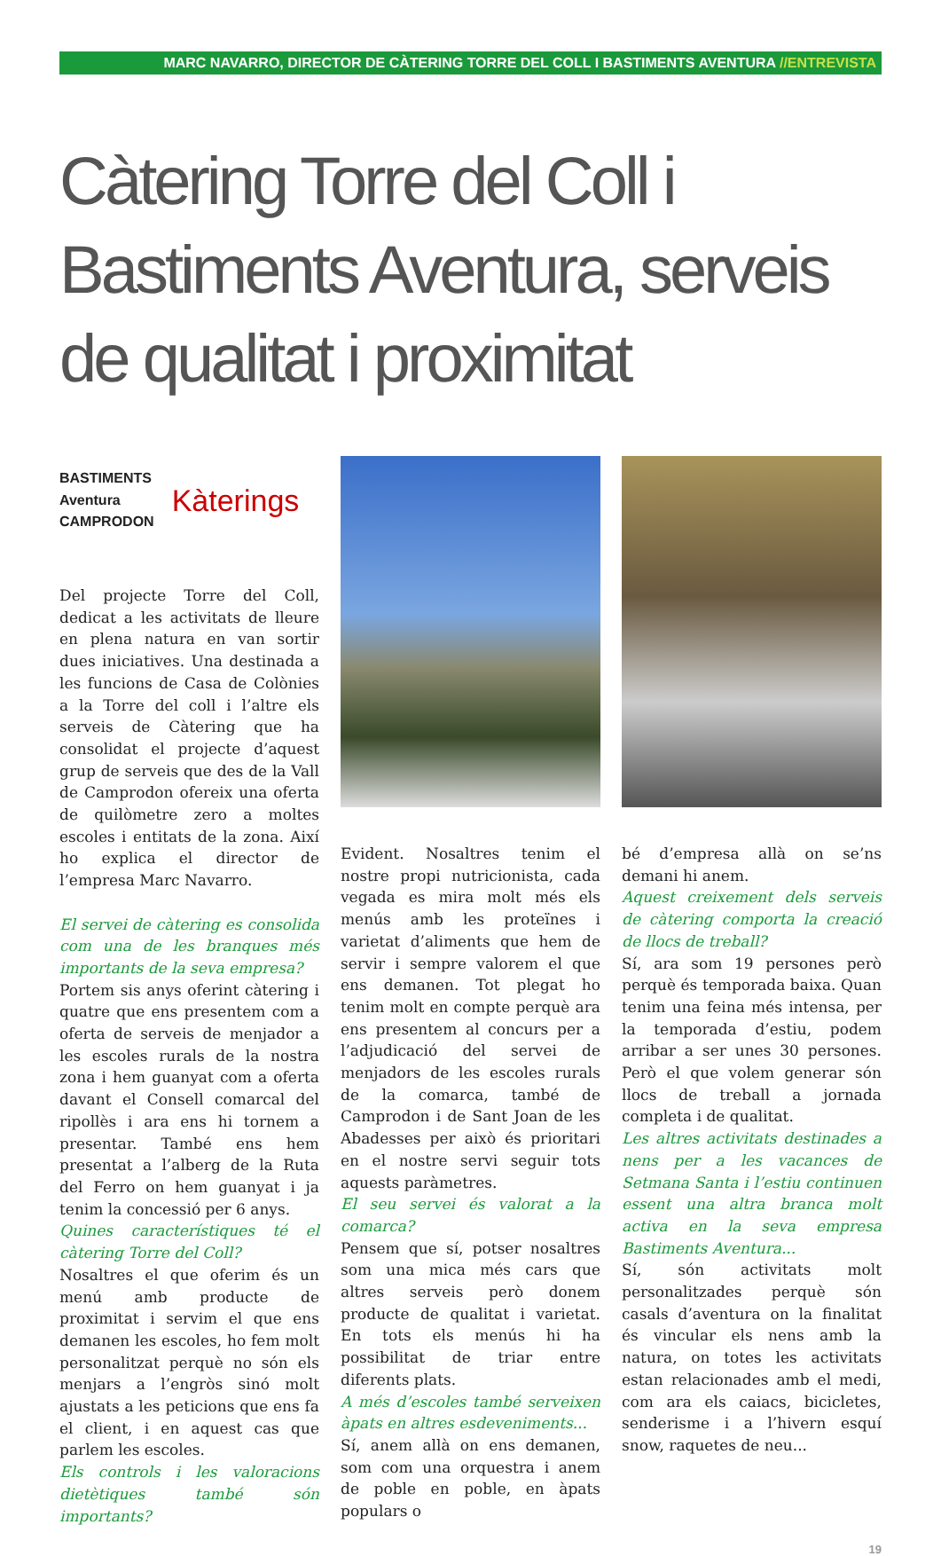MARC NAVARRO, DIRECTOR DE CÀTERING TORRE DEL COLL I BASTIMENTS AVENTURA //ENTREVISTA
Càtering Torre del Coll i Bastiments Aventura, serveis de qualitat i proximitat
BASTIMENTS
Aventura
CAMPRODON
Kàterings
Del projecte Torre del Coll, dedicat a les activitats de lleure en plena natura en van sortir dues iniciatives. Una destinada a les funcions de Casa de Colònies a la Torre del coll i l’altre els serveis de Càtering que ha consolidat el projecte d’aquest grup de serveis que des de la Vall de Camprodon ofereix una oferta de quilòmetre zero a moltes escoles i entitats de la zona. Així ho explica el director de l’empresa Marc Navarro.
El servei de càtering es consolida com una de les branques més importants de la seva empresa?
Portem sis anys oferint càtering i quatre que ens presentem com a oferta de serveis de menjador a les escoles rurals de la nostra zona i hem guanyat com a oferta davant el Consell comarcal del ripollès i ara ens hi tornem a presentar. També ens hem presentat a l’alberg de la Ruta del Ferro on hem guanyat i ja tenim la concessió per 6 anys.
Quines característiques té el càtering Torre del Coll?
Nosaltres el que oferim és un menú amb producte de proximitat i servim el que ens demanen les escoles, ho fem molt personalitzat perquè no són els menjars a l’engròs sinó molt ajustats a les peticions que ens fa el client, i en aquest cas que parlem les escoles.
Els controls i les valoracions dietètiques també són importants?
Evident. Nosaltres tenim el nostre propi nutricionista, cada vegada es mira molt més els menús amb les proteïnes i varietat d’aliments que hem de servir i sempre valorem el que ens demanen. Tot plegat ho tenim molt en compte perquè ara ens presentem al concurs per a l’adjudicació del servei de menjadors de les escoles rurals de la comarca, també de Camprodon i de Sant Joan de les Abadesses per això és prioritari en el nostre servi seguir tots aquests paràmetres.
El seu servei és valorat a la comarca?
Pensem que sí, potser nosaltres som una mica més cars que altres serveis però donem producte de qualitat i varietat. En tots els menús hi ha possibilitat de triar entre diferents plats.
A més d’escoles també serveixen àpats en altres esdeveniments...
Sí, anem allà on ens demanen, som com una orquestra i anem de poble en poble, en àpats populars o
bé d’empresa allà on se’ns demani hi anem.
Aquest creixement dels serveis de càtering comporta la creació de llocs de treball?
Sí, ara som 19 persones però perquè és temporada baixa. Quan tenim una feina més intensa, per la temporada d’estiu, podem arribar a ser unes 30 persones. Però el que volem generar són llocs de treball a jornada completa i de qualitat.
Les altres activitats destinades a nens per a les vacances de Setmana Santa i l’estiu continuen essent una altra branca molt activa en la seva empresa Bastiments Aventura...
Sí, són activitats molt personalitzades perquè són casals d’aventura on la finalitat és vincular els nens amb la natura, on totes les activitats estan relacionades amb el medi, com ara els caiacs, bicicletes, senderisme i a l’hivern esquí snow, raquetes de neu...
19